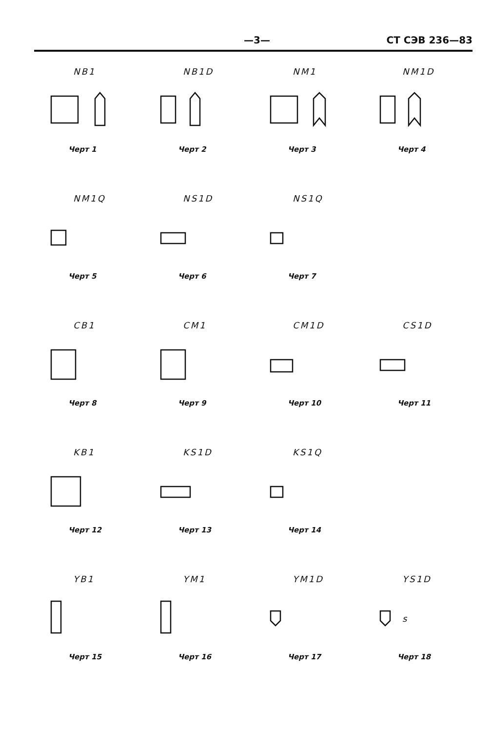—3— СТ СЭВ 236—83
NB1
Черт 1
NB1D
Черт 2
NM1
Черт 3
NM1D
Черт 4
NM1Q
Черт 5
NS1D
Черт 6
NS1Q
Черт 7
CB1
Черт 8
CM1
Черт 9
CM1D
Черт 10
CS1D
Черт 11
KB1
Черт 12
KS1D
Черт 13
KS1Q
Черт 14
YB1
Черт 15
YM1
Черт 16
YM1D
Черт 17
YS1D
s
Черт 18